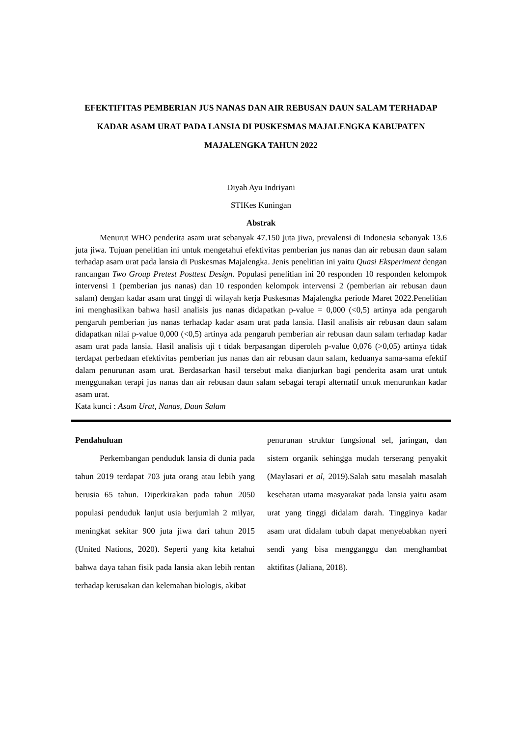EFEKTIFITAS PEMBERIAN JUS NANAS DAN AIR REBUSAN DAUN SALAM TERHADAP KADAR ASAM URAT PADA LANSIA DI PUSKESMAS MAJALENGKA KABUPATEN MAJALENGKA TAHUN 2022
Diyah Ayu Indriyani
STIKes Kuningan
Abstrak
Menurut WHO penderita asam urat sebanyak 47.150 juta jiwa, prevalensi di Indonesia sebanyak 13.6 juta jiwa. Tujuan penelitian ini untuk mengetahui efektivitas pemberian jus nanas dan air rebusan daun salam terhadap asam urat pada lansia di Puskesmas Majalengka. Jenis penelitian ini yaitu Quasi Eksperiment dengan rancangan Two Group Pretest Posttest Design. Populasi penelitian ini 20 responden 10 responden kelompok intervensi 1 (pemberian jus nanas) dan 10 responden kelompok intervensi 2 (pemberian air rebusan daun salam) dengan kadar asam urat tinggi di wilayah kerja Puskesmas Majalengka periode Maret 2022.Penelitian ini menghasilkan bahwa hasil analisis jus nanas didapatkan p-value = 0,000 (<0,5) artinya ada pengaruh pengaruh pemberian jus nanas terhadap kadar asam urat pada lansia. Hasil analisis air rebusan daun salam didapatkan nilai p-value 0,000 (<0,5) artinya ada pengaruh pemberian air rebusan daun salam terhadap kadar asam urat pada lansia. Hasil analisis uji t tidak berpasangan diperoleh p-value 0,076 (>0,05) artinya tidak terdapat perbedaan efektivitas pemberian jus nanas dan air rebusan daun salam, keduanya sama-sama efektif dalam penurunan asam urat. Berdasarkan hasil tersebut maka dianjurkan bagi penderita asam urat untuk menggunakan terapi jus nanas dan air rebusan daun salam sebagai terapi alternatif untuk menurunkan kadar asam urat.
Kata kunci : Asam Urat, Nanas, Daun Salam
Pendahuluan
Perkembangan penduduk lansia di dunia pada tahun 2019 terdapat 703 juta orang atau lebih yang berusia 65 tahun. Diperkirakan pada tahun 2050 populasi penduduk lanjut usia berjumlah 2 milyar, meningkat sekitar 900 juta jiwa dari tahun 2015 (United Nations, 2020). Seperti yang kita ketahui bahwa daya tahan fisik pada lansia akan lebih rentan terhadap kerusakan dan kelemahan biologis, akibat
penurunan struktur fungsional sel, jaringan, dan sistem organik sehingga mudah terserang penyakit (Maylasari et al, 2019).Salah satu masalah masalah kesehatan utama masyarakat pada lansia yaitu asam urat yang tinggi didalam darah. Tingginya kadar asam urat didalam tubuh dapat menyebabkan nyeri sendi yang bisa mengganggu dan menghambat aktifitas (Jaliana, 2018).